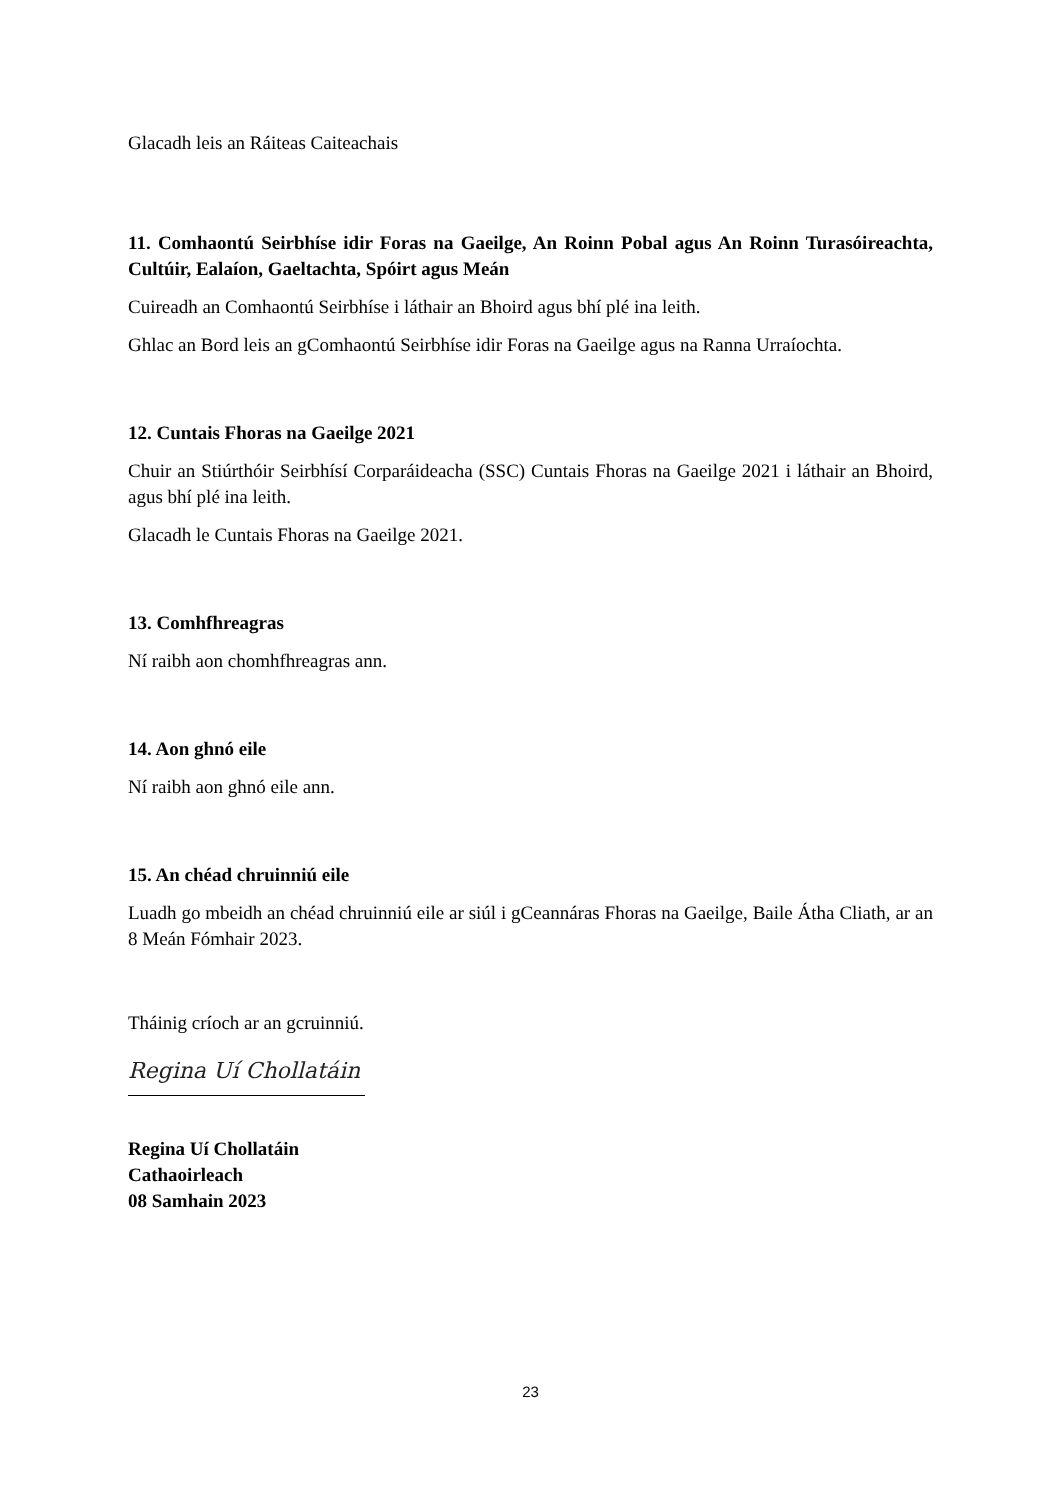Glacadh leis an Ráiteas Caiteachais
11. Comhaontú Seirbhíse idir Foras na Gaeilge, An Roinn Pobal agus An Roinn Turasóireachta, Cultúir, Ealaíon, Gaeltachta, Spóirt agus Meán
Cuireadh an Comhaontú Seirbhíse i láthair an Bhoird agus bhí plé ina leith.
Ghlac an Bord leis an gComhaontú Seirbhíse idir Foras na Gaeilge agus na Ranna Urraíochta.
12. Cuntais Fhoras na Gaeilge 2021
Chuir an Stiúrthóir Seirbhísí Corparáideacha (SSC) Cuntais Fhoras na Gaeilge 2021 i láthair an Bhoird, agus bhí plé ina leith.
Glacadh le Cuntais Fhoras na Gaeilge 2021.
13. Comhfhreagras
Ní raibh aon chomhfhreagras ann.
14. Aon ghnó eile
Ní raibh aon ghnó eile ann.
15. An chéad chruinniú eile
Luadh go mbeidh an chéad chruinniú eile ar siúl i gCeannáras Fhoras na Gaeilge, Baile Átha Cliath, ar an 8 Meán Fómhair 2023.
Tháinig críoch ar an gcruinniú.
Regina Uí Chollatáin
Regina Uí Chollatáin
Cathaoirleach
08 Samhain 2023
23